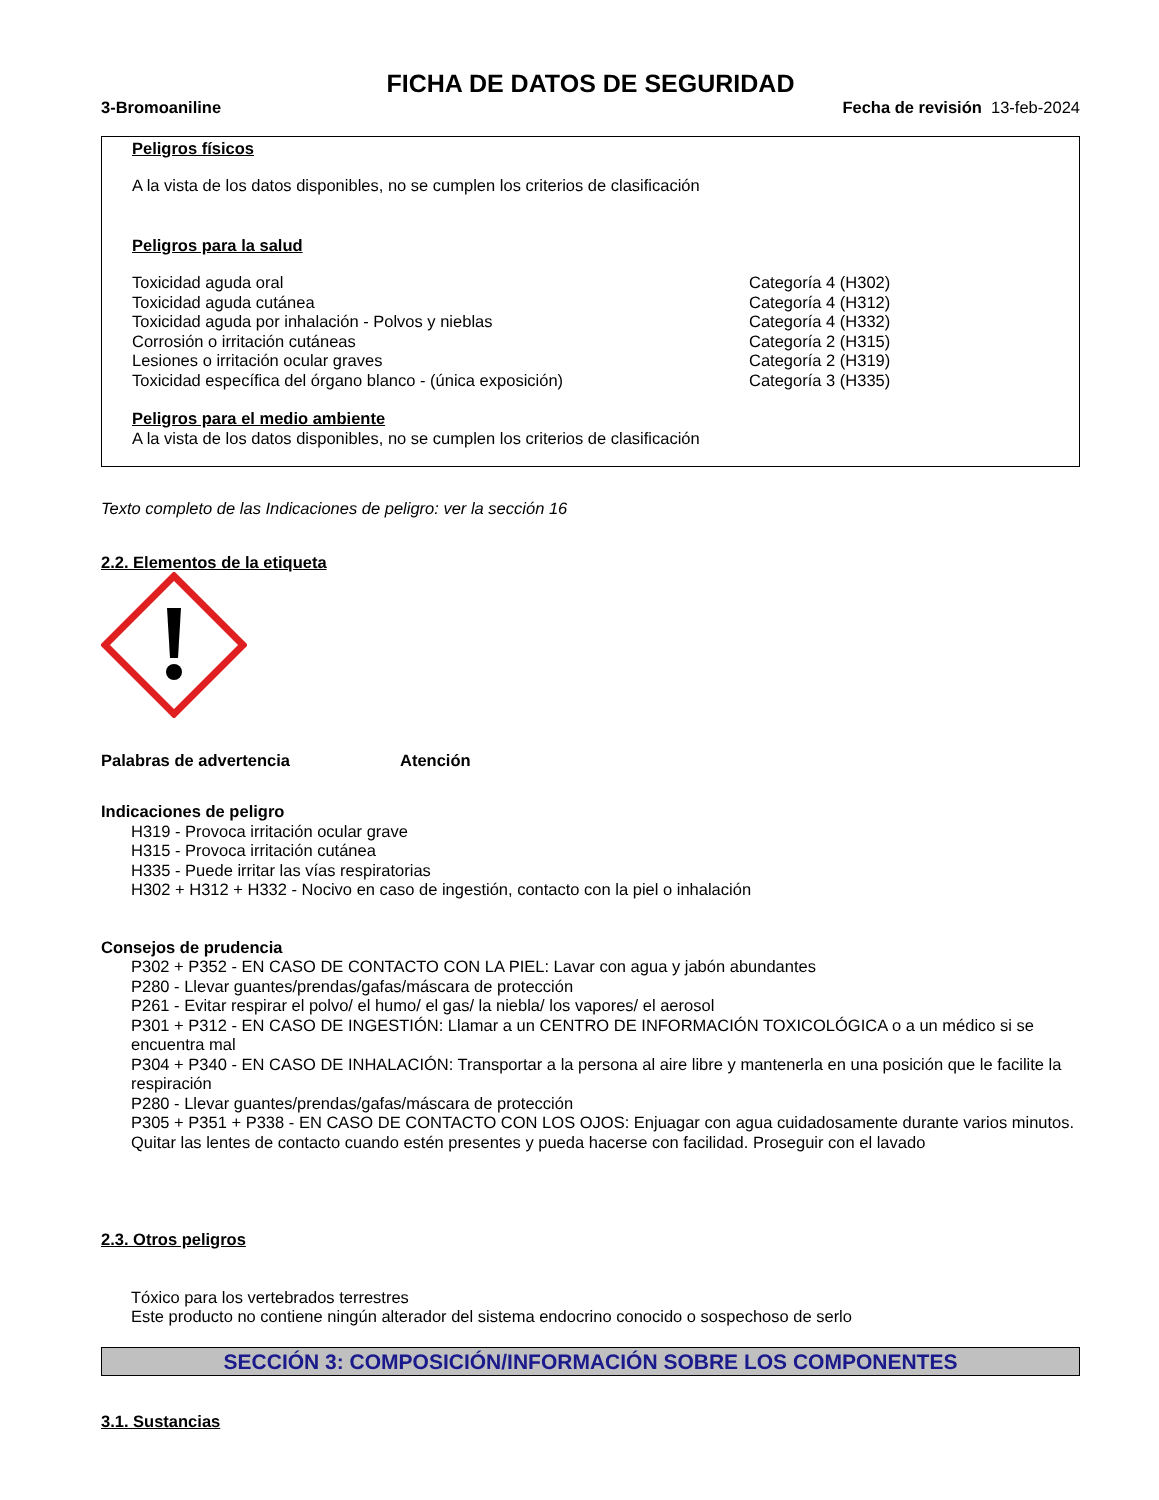FICHA DE DATOS DE SEGURIDAD
3-Bromoaniline Fecha de revisión 13-feb-2024
Peligros físicos
A la vista de los datos disponibles, no se cumplen los criterios de clasificación
Peligros para la salud
| Toxicidad aguda oral | Categoría 4 (H302) |
| Toxicidad aguda cutánea | Categoría 4 (H312) |
| Toxicidad aguda por inhalación - Polvos y nieblas | Categoría 4 (H332) |
| Corrosión o irritación cutáneas | Categoría 2 (H315) |
| Lesiones o irritación ocular graves | Categoría 2 (H319) |
| Toxicidad específica del órgano blanco - (única exposición) | Categoría 3 (H335) |
Peligros para el medio ambiente
A la vista de los datos disponibles, no se cumplen los criterios de clasificación
Texto completo de las Indicaciones de peligro: ver la sección 16
2.2. Elementos de la etiqueta
Palabras de advertencia Atención
Indicaciones de peligro
H319 - Provoca irritación ocular grave
H315 - Provoca irritación cutánea
H335 - Puede irritar las vías respiratorias
H302 + H312 + H332 - Nocivo en caso de ingestión, contacto con la piel o inhalación
Consejos de prudencia
P302 + P352 - EN CASO DE CONTACTO CON LA PIEL: Lavar con agua y jabón abundantes
P280 - Llevar guantes/prendas/gafas/máscara de protección
P261 - Evitar respirar el polvo/ el humo/ el gas/ la niebla/ los vapores/ el aerosol
P301 + P312 - EN CASO DE INGESTIÓN: Llamar a un CENTRO DE INFORMACIÓN TOXICOLÓGICA o a un médico si se encuentra mal
P304 + P340 - EN CASO DE INHALACIÓN: Transportar a la persona al aire libre y mantenerla en una posición que le facilite la respiración
P280 - Llevar guantes/prendas/gafas/máscara de protección
P305 + P351 + P338 - EN CASO DE CONTACTO CON LOS OJOS: Enjuagar con agua cuidadosamente durante varios minutos. Quitar las lentes de contacto cuando estén presentes y pueda hacerse con facilidad. Proseguir con el lavado
2.3. Otros peligros
Tóxico para los vertebrados terrestres
Este producto no contiene ningún alterador del sistema endocrino conocido o sospechoso de serlo
SECCIÓN 3: COMPOSICIÓN/INFORMACIÓN SOBRE LOS COMPONENTES
3.1. Sustancias